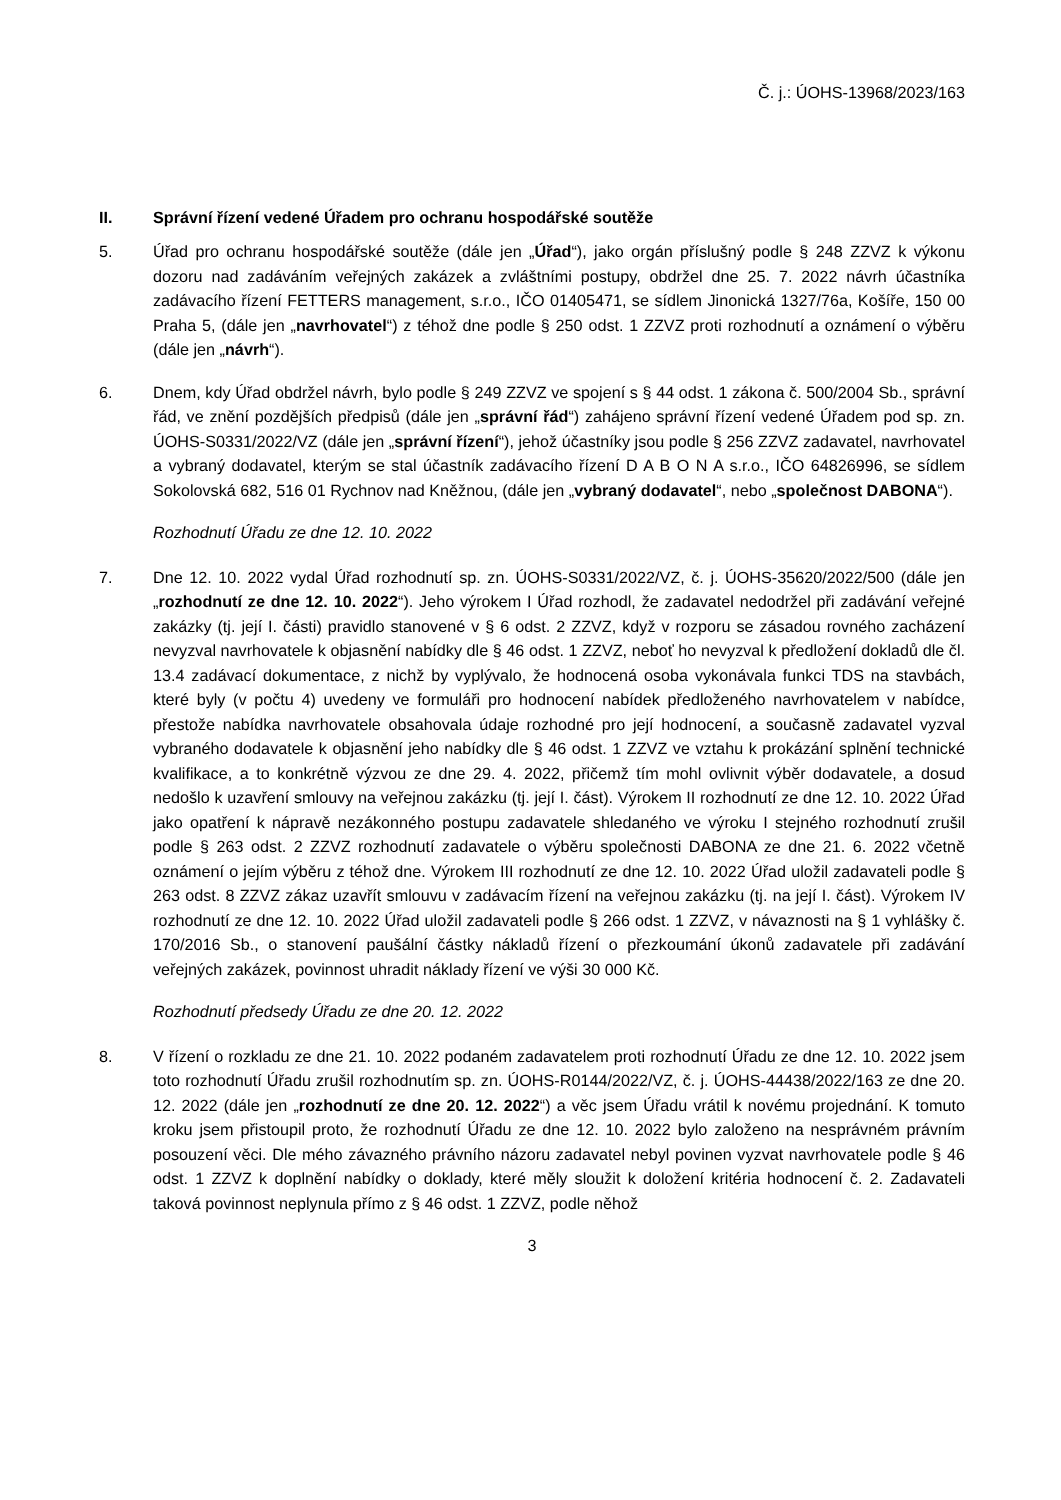Č. j.: ÚOHS-13968/2023/163
II. Správní řízení vedené Úřadem pro ochranu hospodářské soutěže
5. Úřad pro ochranu hospodářské soutěže (dále jen „Úřad“), jako orgán příslušný podle § 248 ZZVZ k výkonu dozoru nad zadáváním veřejných zakázek a zvláštními postupy, obdržel dne 25. 7. 2022 návrh účastníka zadávacího řízení FETTERS management, s.r.o., IČO 01405471, se sídlem Jinonická 1327/76a, Košíře, 150 00 Praha 5, (dále jen „navrhovatel“) z téhož dne podle § 250 odst. 1 ZZVZ proti rozhodnutí a oznámení o výběru (dále jen „návrh“).
6. Dnem, kdy Úřad obdržel návrh, bylo podle § 249 ZZVZ ve spojení s § 44 odst. 1 zákona č. 500/2004 Sb., správní řád, ve znění pozdějších předpisů (dále jen „správní řád“) zahájeno správní řízení vedené Úřadem pod sp. zn. ÚOHS-S0331/2022/VZ (dále jen „správní řízení“), jehož účastníky jsou podle § 256 ZZVZ zadavatel, navrhovatel a vybraný dodavatel, kterým se stal účastník zadávacího řízení D A B O N A s.r.o., IČO 64826996, se sídlem Sokolovská 682, 516 01 Rychnov nad Kněžnou, (dále jen „vybraný dodavatel“, nebo „společnost DABONA“).
Rozhodnutí Úřadu ze dne 12. 10. 2022
7. Dne 12. 10. 2022 vydal Úřad rozhodnutí sp. zn. ÚOHS-S0331/2022/VZ, č. j. ÚOHS-35620/2022/500 (dále jen „rozhodnutí ze dne 12. 10. 2022“). Jeho výrokem I Úřad rozhodl, že zadavatel nedodržel při zadávání veřejné zakázky (tj. její I. části) pravidlo stanovené v § 6 odst. 2 ZZVZ, když v rozporu se zásadou rovného zacházení nevyzval navrhovatele k objasnění nabídky dle § 46 odst. 1 ZZVZ, neboť ho nevyzval k předložení dokladů dle čl. 13.4 zadávací dokumentace, z nichž by vyplývalo, že hodnocená osoba vykonávala funkci TDS na stavbách, které byly (v počtu 4) uvedeny ve formuláři pro hodnocení nabídek předloženého navrhovatelem v nabídce, přestože nabídka navrhovatele obsahovala údaje rozhodné pro její hodnocení, a současně zadavatel vyzval vybraného dodavatele k objasnění jeho nabídky dle § 46 odst. 1 ZZVZ ve vztahu k prokázání splnění technické kvalifikace, a to konkrétně výzvou ze dne 29. 4. 2022, přičemž tím mohl ovlivnit výběr dodavatele, a dosud nedošlo k uzavření smlouvy na veřejnou zakázku (tj. její I. část). Výrokem II rozhodnutí ze dne 12. 10. 2022 Úřad jako opatření k nápravě nezákonného postupu zadavatele shledaného ve výroku I stejného rozhodnutí zrušil podle § 263 odst. 2 ZZVZ rozhodnutí zadavatele o výběru společnosti DABONA ze dne 21. 6. 2022 včetně oznámení o jejím výběru z téhož dne. Výrokem III rozhodnutí ze dne 12. 10. 2022 Úřad uložil zadavateli podle § 263 odst. 8 ZZVZ zákaz uzavřít smlouvu v zadávacím řízení na veřejnou zakázku (tj. na její I. část). Výrokem IV rozhodnutí ze dne 12. 10. 2022 Úřad uložil zadavateli podle § 266 odst. 1 ZZVZ, v návaznosti na § 1 vyhlášky č. 170/2016 Sb., o stanovení paušální částky nákladů řízení o přezkoumání úkonů zadavatele při zadávání veřejných zakázek, povinnost uhradit náklady řízení ve výši 30 000 Kč.
Rozhodnutí předsedy Úřadu ze dne 20. 12. 2022
8. V řízení o rozkladu ze dne 21. 10. 2022 podaném zadavatelem proti rozhodnutí Úřadu ze dne 12. 10. 2022 jsem toto rozhodnutí Úřadu zrušil rozhodnutím sp. zn. ÚOHS-R0144/2022/VZ, č. j. ÚOHS-44438/2022/163 ze dne 20. 12. 2022 (dále jen „rozhodnutí ze dne 20. 12. 2022“) a věc jsem Úřadu vrátil k novému projednání. K tomuto kroku jsem přistoupil proto, že rozhodnutí Úřadu ze dne 12. 10. 2022 bylo založeno na nesprávném právním posouzení věci. Dle mého závazného právního názoru zadavatel nebyl povinen vyzvat navrhovatele podle § 46 odst. 1 ZZVZ k doplnění nabídky o doklady, které měly sloužit k doložení kritéria hodnocení č. 2. Zadavateli taková povinnost neplynula přímo z § 46 odst. 1 ZZVZ, podle něhož
3